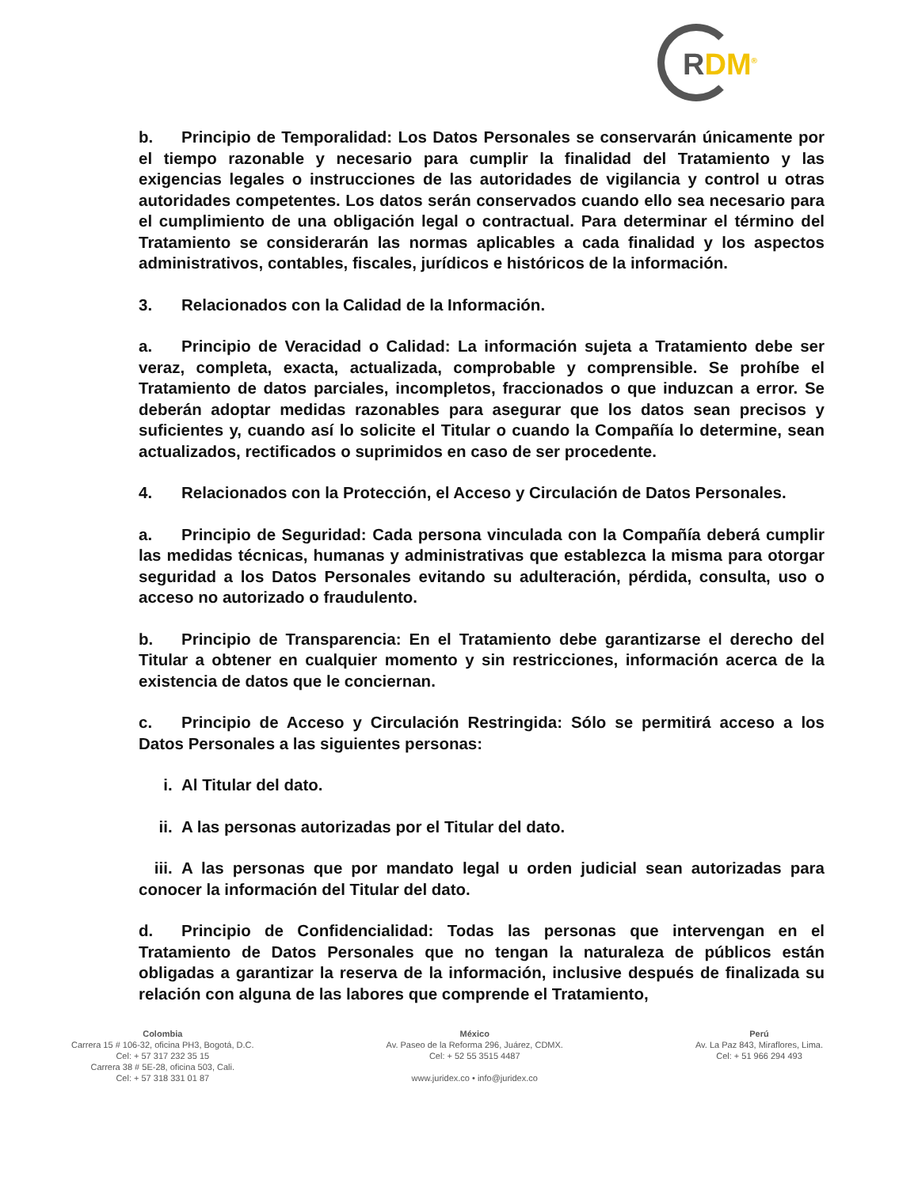RDM<sup>®</sup>
b. Principio de Temporalidad: Los Datos Personales se conservarán únicamente por el tiempo razonable y necesario para cumplir la finalidad del Tratamiento y las exigencias legales o instrucciones de las autoridades de vigilancia y control u otras autoridades competentes. Los datos serán conservados cuando ello sea necesario para el cumplimiento de una obligación legal o contractual. Para determinar el término del Tratamiento se considerarán las normas aplicables a cada finalidad y los aspectos administrativos, contables, fiscales, jurídicos e históricos de la información.
3. Relacionados con la Calidad de la Información.
a. Principio de Veracidad o Calidad: La información sujeta a Tratamiento debe ser veraz, completa, exacta, actualizada, comprobable y comprensible. Se prohíbe el Tratamiento de datos parciales, incompletos, fraccionados o que induzcan a error. Se deberán adoptar medidas razonables para asegurar que los datos sean precisos y suficientes y, cuando así lo solicite el Titular o cuando la Compañía lo determine, sean actualizados, rectificados o suprimidos en caso de ser procedente.
4. Relacionados con la Protección, el Acceso y Circulación de Datos Personales.
a. Principio de Seguridad: Cada persona vinculada con la Compañía deberá cumplir las medidas técnicas, humanas y administrativas que establezca la misma para otorgar seguridad a los Datos Personales evitando su adulteración, pérdida, consulta, uso o acceso no autorizado o fraudulento.
b. Principio de Transparencia: En el Tratamiento debe garantizarse el derecho del Titular a obtener en cualquier momento y sin restricciones, información acerca de la existencia de datos que le conciernan.
c. Principio de Acceso y Circulación Restringida: Sólo se permitirá acceso a los Datos Personales a las siguientes personas:
i. Al Titular del dato.
ii. A las personas autorizadas por el Titular del dato.
iii. A las personas que por mandato legal u orden judicial sean autorizadas para conocer la información del Titular del dato.
d. Principio de Confidencialidad: Todas las personas que intervengan en el Tratamiento de Datos Personales que no tengan la naturaleza de públicos están obligadas a garantizar la reserva de la información, inclusive después de finalizada su relación con alguna de las labores que comprende el Tratamiento,
Colombia
Carrera 15 # 106-32, oficina PH3, Bogotá, D.C.
Cel: + 57 317 232 35 15
Carrera 38 # 5E-28, oficina 503, Cali.
Cel: + 57 318 331 01 87
México
Av. Paseo de la Reforma 296, Juárez, CDMX.
Cel: + 52 55 3515 4487
www.juridex.co • info@juridex.co
Perú
Av. La Paz 843, Miraflores, Lima.
Cel: + 51 966 294 493